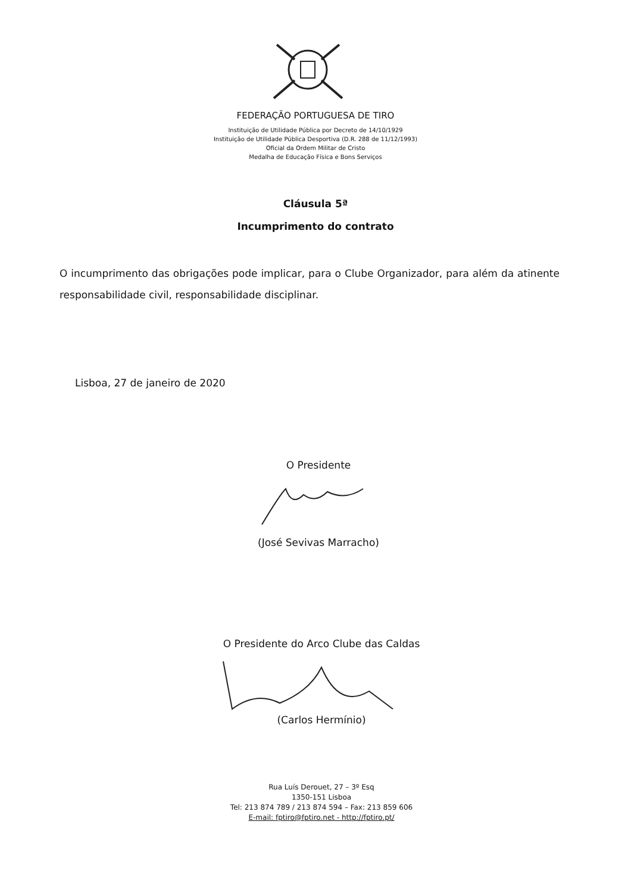FEDERAÇÃO PORTUGUESA DE TIRO
Instituição de Utilidade Pública por Decreto de 14/10/1929
Instituição de Utilidade Pública Desportiva (D.R. 288 de 11/12/1993)
Oficial da Ordem Militar de Cristo
Medalha de Educação Física e Bons Serviços
Cláusula 5ª
Incumprimento do contrato
O incumprimento das obrigações pode implicar, para o Clube Organizador, para além da atinente responsabilidade civil, responsabilidade disciplinar.
Lisboa, 27 de janeiro de 2020
O Presidente
(José Sevivas Marracho)
O Presidente do Arco Clube das Caldas
(Carlos Hermínio)
Rua Luís Derouet, 27 – 3º Esq
1350-151 Lisboa
Tel: 213 874 789 / 213 874 594 – Fax: 213 859 606
E-mail: fptiro@fptiro.net - http://fptiro.pt/